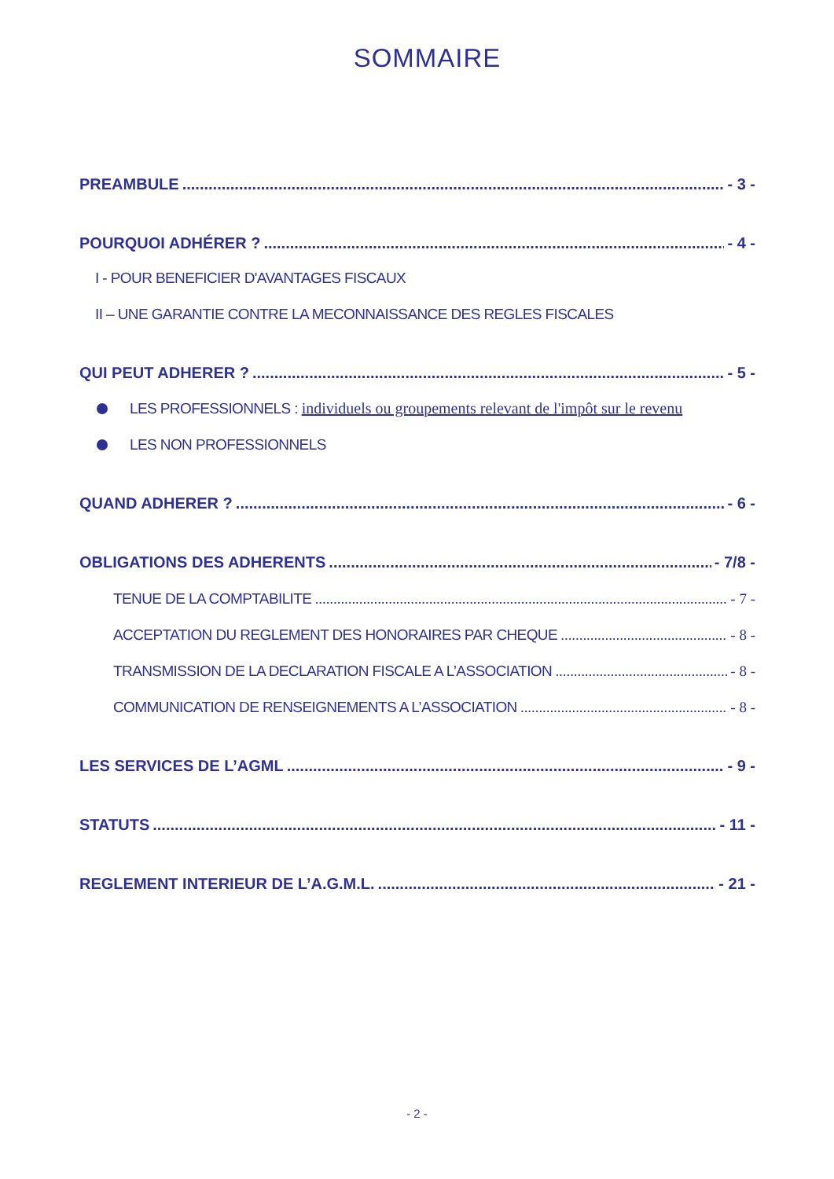SOMMAIRE
PREAMBULE - 3 -
POURQUOI ADHÉRER ? - 4 -
I - POUR BENEFICIER D'AVANTAGES FISCAUX
II – UNE GARANTIE CONTRE LA MECONNAISSANCE DES REGLES FISCALES
QUI PEUT ADHERER ? - 5 -
LES PROFESSIONNELS : individuels ou groupements relevant de l'impôt sur le revenu
LES NON PROFESSIONNELS
QUAND ADHERER ? - 6 -
OBLIGATIONS DES ADHERENTS - 7/8 -
TENUE DE LA COMPTABILITE - 7 -
ACCEPTATION DU REGLEMENT DES HONORAIRES PAR CHEQUE - 8 -
TRANSMISSION DE LA DECLARATION FISCALE A L’ASSOCIATION - 8 -
COMMUNICATION DE RENSEIGNEMENTS A L’ASSOCIATION - 8 -
LES SERVICES DE L’AGML - 9 -
STATUTS - 11 -
REGLEMENT INTERIEUR DE L’A.G.M.L. - 21 -
- 2 -